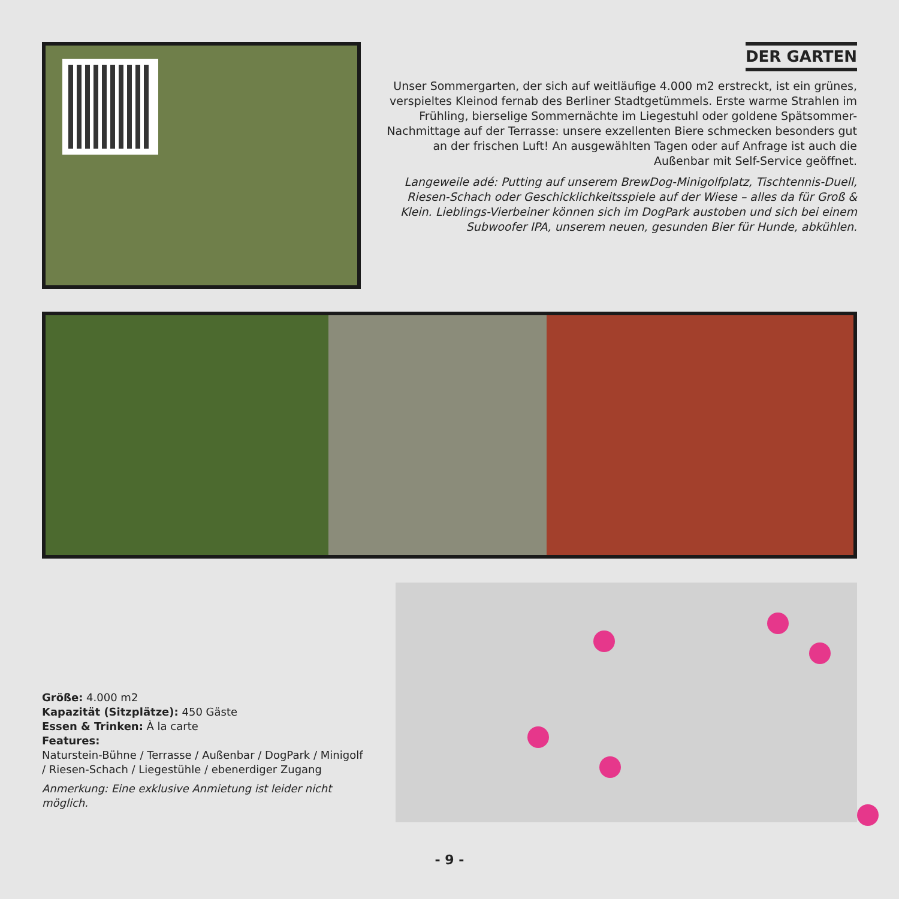DER GARTEN
Unser Sommergarten, der sich auf weitläufige 4.000 m2 erstreckt, ist ein grünes, verspieltes Kleinod fernab des Berliner Stadtgetümmels. Erste warme Strahlen im Frühling, bierselige Sommernächte im Liegestuhl oder goldene Spätsommer-Nachmittage auf der Terrasse: unsere exzellenten Biere schmecken besonders gut an der frischen Luft! An ausgewählten Tagen oder auf Anfrage ist auch die Außenbar mit Self-Service geöffnet.
Langeweile adé: Putting auf unserem BrewDog-Minigolfplatz, Tischtennis-Duell, Riesen-Schach oder Geschicklichkeitsspiele auf der Wiese – alles da für Groß & Klein. Lieblings-Vierbeiner können sich im DogPark austoben und sich bei einem Subwoofer IPA, unserem neuen, gesunden Bier für Hunde, abkühlen.
Größe: 4.000 m2
Kapazität (Sitzplätze): 450 Gäste
Essen & Trinken: À la carte
Features:
Naturstein-Bühne / Terrasse / Außenbar / DogPark / Minigolf / Riesen-Schach / Liegestühle / ebenerdiger Zugang
Anmerkung: Eine exklusive Anmietung ist leider nicht möglich.
- 9 -